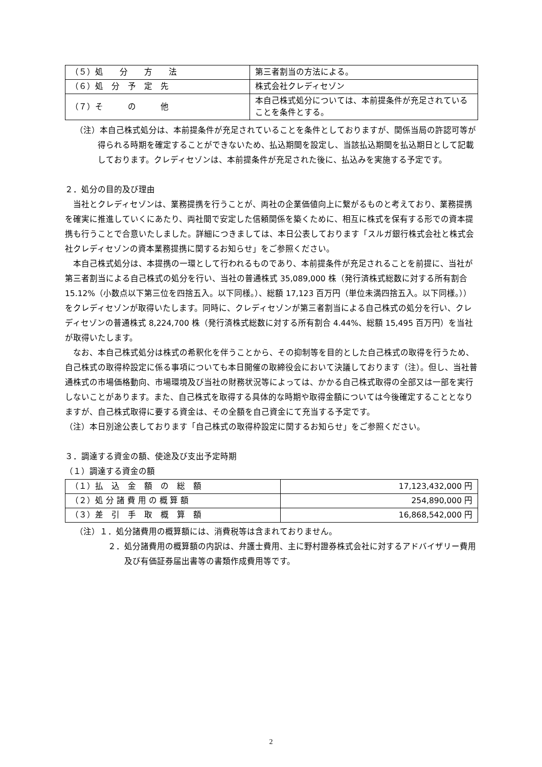| （５）処 分 方 法 | 第三者割当の方法による。 |
| （６）処 分 予 定 先 | 株式会社クレディセゾン |
| （７）そ の 他 | 本自己株式処分については、本前提条件が充足されていることを条件とする。 |
（注）本自己株式処分は、本前提条件が充足されていることを条件としておりますが、関係当局の許認可等が得られる時期を確定することができないため、払込期間を設定し、当該払込期間を払込期日として記載しております。クレディセゾンは、本前提条件が充足された後に、払込みを実施する予定です。
２．処分の目的及び理由
当社とクレディセゾンは、業務提携を行うことが、両社の企業価値向上に繋がるものと考えており、業務提携を確実に推進していくにあたり、両社間で安定した信頼関係を築くために、相互に株式を保有する形での資本提携も行うことで合意いたしました。詳細につきましては、本日公表しております「スルガ銀行株式会社と株式会社クレディセゾンの資本業務提携に関するお知らせ」をご参照ください。
本自己株式処分は、本提携の一環として行われるものであり、本前提条件が充足されることを前提に、当社が第三者割当による自己株式の処分を行い、当社の普通株式 35,089,000 株（発行済株式総数に対する所有割合 15.12%（小数点以下第三位を四捨五入。以下同様。）、総額 17,123 百万円（単位未満四捨五入。以下同様。））をクレディセゾンが取得いたします。同時に、クレディセゾンが第三者割当による自己株式の処分を行い、クレディセゾンの普通株式 8,224,700 株（発行済株式総数に対する所有割合 4.44%、総額 15,495 百万円）を当社が取得いたします。
なお、本自己株式処分は株式の希釈化を伴うことから、その抑制等を目的とした自己株式の取得を行うため、自己株式の取得枠設定に係る事項についても本日開催の取締役会において決議しております（注）。但し、当社普通株式の市場価格動向、市場環境及び当社の財務状況等によっては、かかる自己株式取得の全部又は一部を実行しないことがあります。また、自己株式を取得する具体的な時期や取得金額については今後確定することとなりますが、自己株式取得に要する資金は、その全額を自己資金にて充当する予定です。
（注）本日別途公表しております「自己株式の取得枠設定に関するお知らせ」をご参照ください。
３．調達する資金の額、使途及び支出予定時期
（１）調達する資金の額
| （１）払 込 金 額 の 総 額 | 17,123,432,000 円 |
| （２）処 分 諸 費 用 の 概 算 額 | 254,890,000 円 |
| （３）差 引 手 取 概 算 額 | 16,868,542,000 円 |
（注）１．処分諸費用の概算額には、消費税等は含まれておりません。
２．処分諸費用の概算額の内訳は、弁護士費用、主に野村證券株式会社に対するアドバイザリー費用及び有価証券届出書等の書類作成費用等です。
2